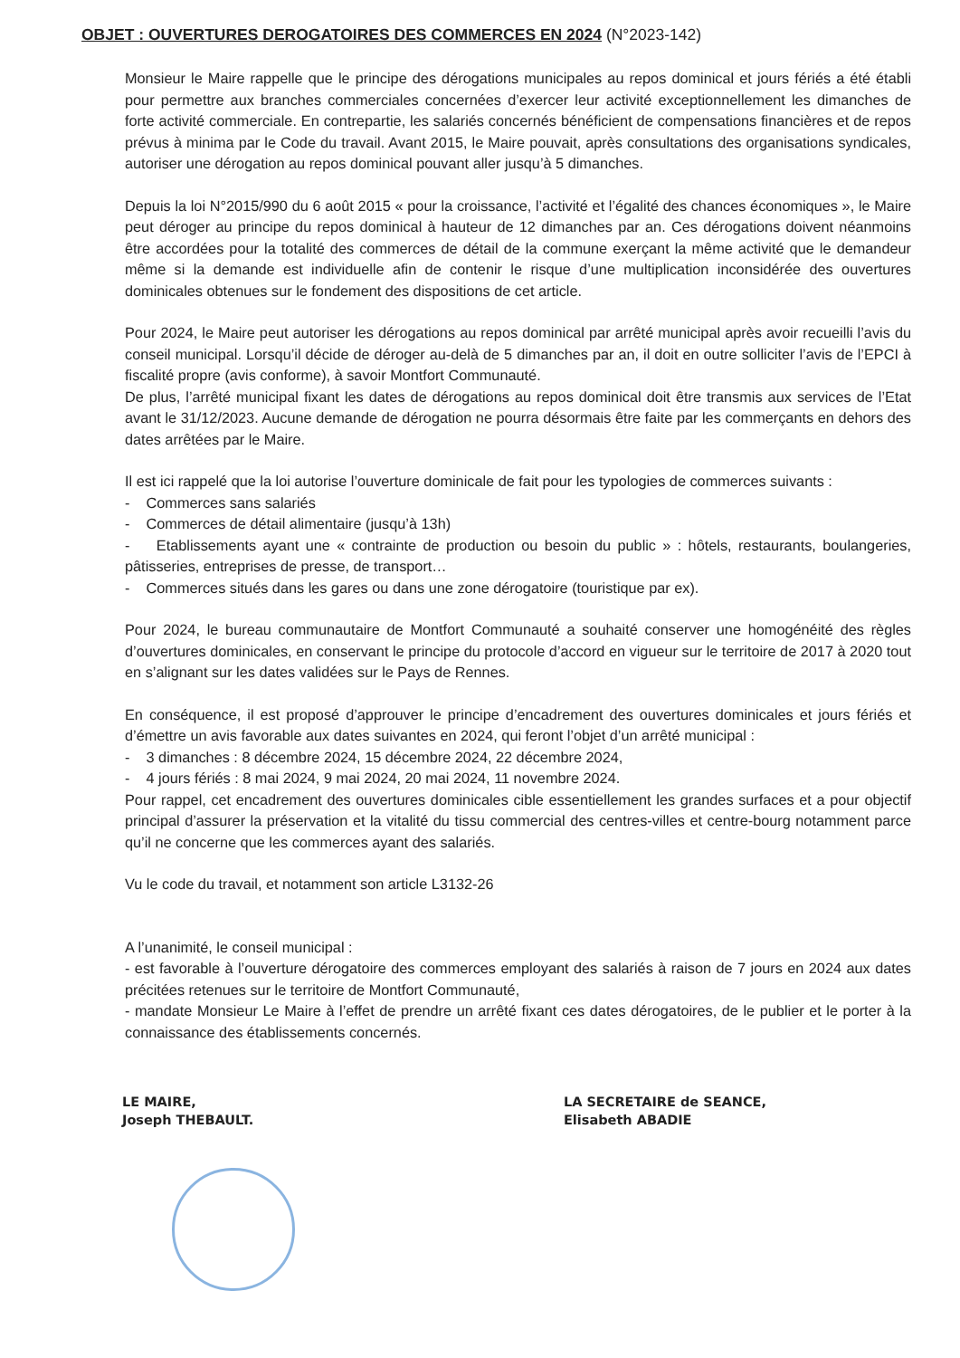OBJET : OUVERTURES DEROGATOIRES DES COMMERCES EN 2024 (N°2023-142)
Monsieur le Maire rappelle que le principe des dérogations municipales au repos dominical et jours fériés a été établi pour permettre aux branches commerciales concernées d’exercer leur activité exceptionnellement les dimanches de forte activité commerciale. En contrepartie, les salariés concernés bénéficient de compensations financières et de repos prévus à minima par le Code du travail. Avant 2015, le Maire pouvait, après consultations des organisations syndicales, autoriser une dérogation au repos dominical pouvant aller jusqu’à 5 dimanches.
Depuis la loi N°2015/990 du 6 août 2015 « pour la croissance, l’activité et l’égalité des chances économiques », le Maire peut déroger au principe du repos dominical à hauteur de 12 dimanches par an. Ces dérogations doivent néanmoins être accordées pour la totalité des commerces de détail de la commune exerçant la même activité que le demandeur même si la demande est individuelle afin de contenir le risque d’une multiplication inconsidérée des ouvertures dominicales obtenues sur le fondement des dispositions de cet article.
Pour 2024, le Maire peut autoriser les dérogations au repos dominical par arrêté municipal après avoir recueilli l’avis du conseil municipal. Lorsqu’il décide de déroger au-delà de 5 dimanches par an, il doit en outre solliciter l’avis de l’EPCI à fiscalité propre (avis conforme), à savoir Montfort Communauté.
De plus, l’arrêté municipal fixant les dates de dérogations au repos dominical doit être transmis aux services de l’Etat avant le 31/12/2023. Aucune demande de dérogation ne pourra désormais être faite par les commerçants en dehors des dates arrêtées par le Maire.
Il est ici rappelé que la loi autorise l’ouverture dominicale de fait pour les typologies de commerces suivants :
- Commerces sans salariés
- Commerces de détail alimentaire (jusqu’à 13h)
- Etablissements ayant une « contrainte de production ou besoin du public » : hôtels, restaurants, boulangeries, pâtisseries, entreprises de presse, de transport…
- Commerces situés dans les gares ou dans une zone dérogatoire (touristique par ex).
Pour 2024, le bureau communautaire de Montfort Communauté a souhaité conserver une homogénéité des règles d’ouvertures dominicales, en conservant le principe du protocole d’accord en vigueur sur le territoire de 2017 à 2020 tout en s’alignant sur les dates validées sur le Pays de Rennes.
En conséquence, il est proposé d’approuver le principe d’encadrement des ouvertures dominicales et jours fériés et d’émettre un avis favorable aux dates suivantes en 2024, qui feront l’objet d’un arrêté municipal :
- 3 dimanches : 8 décembre 2024, 15 décembre 2024, 22 décembre 2024,
- 4 jours fériés : 8 mai 2024, 9 mai 2024, 20 mai 2024, 11 novembre 2024.
Pour rappel, cet encadrement des ouvertures dominicales cible essentiellement les grandes surfaces et a pour objectif principal d’assurer la préservation et la vitalité du tissu commercial des centres-villes et centre-bourg notamment parce qu’il ne concerne que les commerces ayant des salariés.
Vu le code du travail, et notamment son article L3132-26
A l’unanimité, le conseil municipal :
- est favorable à l’ouverture dérogatoire des commerces employant des salariés à raison de 7 jours en 2024 aux dates précitées retenues sur le territoire de Montfort Communauté,
- mandate Monsieur Le Maire à l’effet de prendre un arrêté fixant ces dates dérogatoires, de le publier et le porter à la connaissance des établissements concernés.
LE MAIRE,
Joseph THEBAULT.
LA SECRETAIRE de SEANCE,
Elisabeth ABADIE